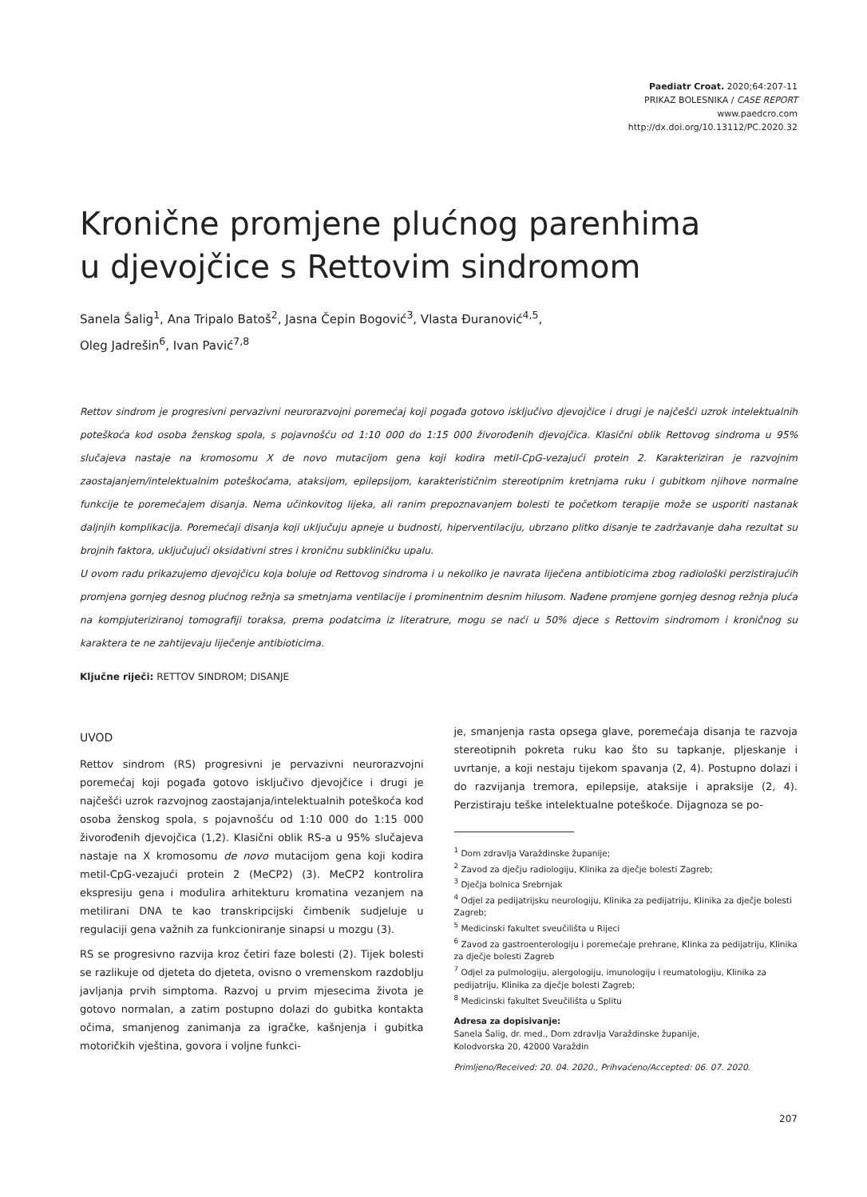Paediatr Croat. 2020;64:207-11
PRIKAZ BOLESNIKA / CASE REPORT
www.paedcro.com
http://dx.doi.org/10.13112/PC.2020.32
Kronične promjene plućnog parenhima
u djevojčice s Rettovim sindromom
Sanela Šalig<sup>1</sup>, Ana Tripalo Batoš<sup>2</sup>, Jasna Čepin Bogović<sup>3</sup>, Vlasta Đuranović<sup>4,5</sup>,
Oleg Jadrešin<sup>6</sup>, Ivan Pavić<sup>7,8</sup>
Rettov sindrom je progresivni pervazivni neurorazvojni poremećaj koji pogađa gotovo isključivo djevojčice i drugi je najčešći uzrok intelektualnih poteškoća kod osoba ženskog spola, s pojavnošću od 1:10 000 do 1:15 000 živorođenih djevojčica. Klasični oblik Rettovog sindroma u 95% slučajeva nastaje na kromosomu X de novo mutacijom gena koji kodira metil-CpG-vezajući protein 2. Karakteriziran je razvojnim zaostajanjem/intelektualnim poteškoćama, ataksijom, epilepsijom, karakterističnim stereotipnim kretnjama ruku i gubitkom njihove normalne funkcije te poremećajem disanja. Nema učinkovitog lijeka, ali ranim prepoznavanjem bolesti te početkom terapije može se usporiti nastanak daljnjih komplikacija. Poremećaji disanja koji uključuju apneje u budnosti, hiperventilaciju, ubrzano plitko disanje te zadržavanje daha rezultat su brojnih faktora, uključujući oksidativni stres i kroničnu subkliničku upalu.
U ovom radu prikazujemo djevojčicu koja boluje od Rettovog sindroma i u nekoliko je navrata liječena antibioticima zbog radiološki perzistirajućih promjena gornjeg desnog plućnog režnja sa smetnjama ventilacije i prominentnim desnim hilusom. Nađene promjene gornjeg desnog režnja pluća na kompjuteriziranoj tomografiji toraksa, prema podatcima iz literatrure, mogu se naći u 50% djece s Rettovim sindromom i kroničnog su karaktera te ne zahtijevaju liječenje antibioticima.
Ključne riječi: RETTOV SINDROM; DISANJE
UVOD
Rettov sindrom (RS) progresivni je pervazivni neurorazvojni poremećaj koji pogađa gotovo isključivo djevojčice i drugi je najčešći uzrok razvojnog zaostajanja/intelektualnih poteškoća kod osoba ženskog spola, s pojavnošću od 1:10 000 do 1:15 000 živorođenih djevojčica (1,2). Klasični oblik RS-a u 95% slučajeva nastaje na X kromosomu de novo mutacijom gena koji kodira metil-CpG-vezajući protein 2 (MeCP2) (3). MeCP2 kontrolira ekspresiju gena i modulira arhitekturu kromatina vezanjem na metilirani DNA te kao transkripcijski čimbenik sudjeluje u regulaciji gena važnih za funkcioniranje sinapsi u mozgu (3).
RS se progresivno razvija kroz četiri faze bolesti (2). Tijek bolesti se razlikuje od djeteta do djeteta, ovisno o vremenskom razdoblju javljanja prvih simptoma. Razvoj u prvim mjesecima života je gotovo normalan, a zatim postupno dolazi do gubitka kontakta očima, smanjenog zanimanja za igračke, kašnjenja i gubitka motoričkih vještina, govora i voljne funkci-
je, smanjenja rasta opsega glave, poremećaja disanja te razvoja stereotipnih pokreta ruku kao što su tapkanje, pljeskanje i uvrtanje, a koji nestaju tijekom spavanja (2, 4). Postupno dolazi i do razvijanja tremora, epilepsije, ataksije i apraksije (2, 4). Perzistiraju teške intelektualne poteškoće. Dijagnoza se po-
<sup>1</sup> Dom zdravlja Varaždinske županije;
<sup>2</sup> Zavod za dječju radiologiju, Klinika za dječje bolesti Zagreb;
<sup>3</sup> Dječja bolnica Srebrnjak
<sup>4</sup> Odjel za pedijatrijsku neurologiju, Klinika za pedijatriju, Klinika za dječje bolesti Zagreb;
<sup>5</sup> Medicinski fakultet sveučilišta u Rijeci
<sup>6</sup> Zavod za gastroenterologiju i poremećaje prehrane, Klinka za pedijatriju, Klinika za dječje bolesti Zagreb
<sup>7</sup> Odjel za pulmologiju, alergologiju, imunologiju i reumatologiju, Klinika za pedijatriju, Klinika za dječje bolesti Zagreb;
<sup>8</sup> Medicinski fakultet Sveučilišta u Splitu
Adresa za dopisivanje:
Sanela Šalig, dr. med., Dom zdravlja Varaždinske županije,
Kolodvorska 20, 42000 Varaždin
Primljeno/Received: 20. 04. 2020., Prihvaćeno/Accepted: 06. 07. 2020.
207